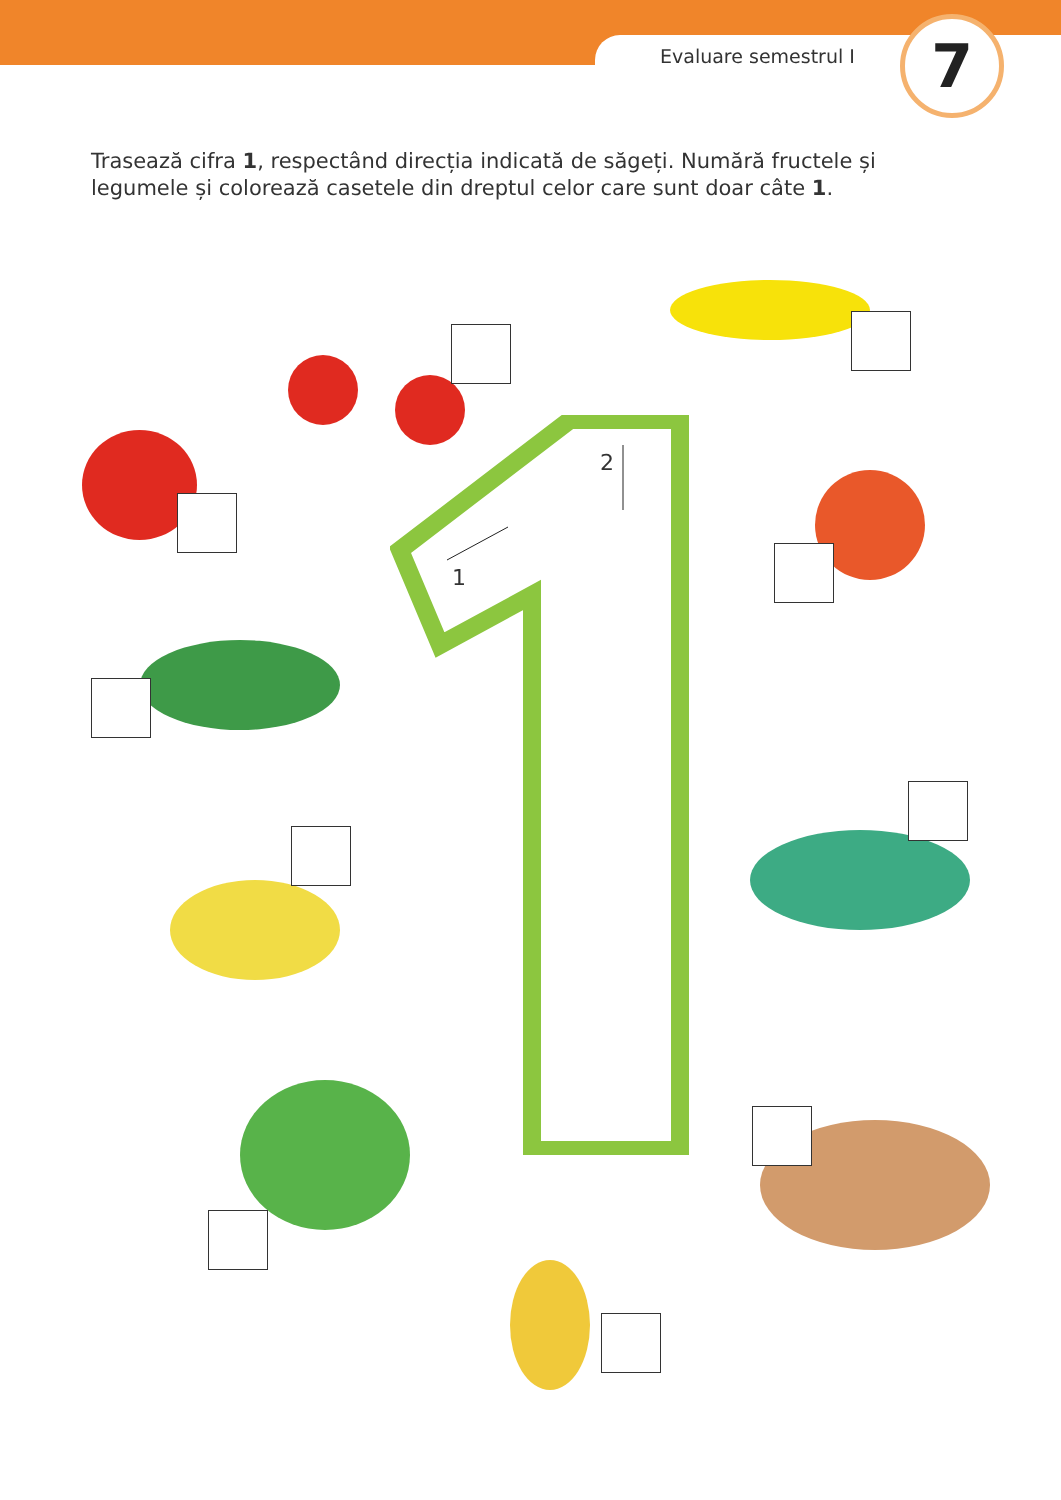Evaluare semestrul I 7
Trasează cifra 1, respectând direcția indicată de săgeți. Numără fructele și legumele și colorează casetele din dreptul celor care sunt doar câte 1.
1
2